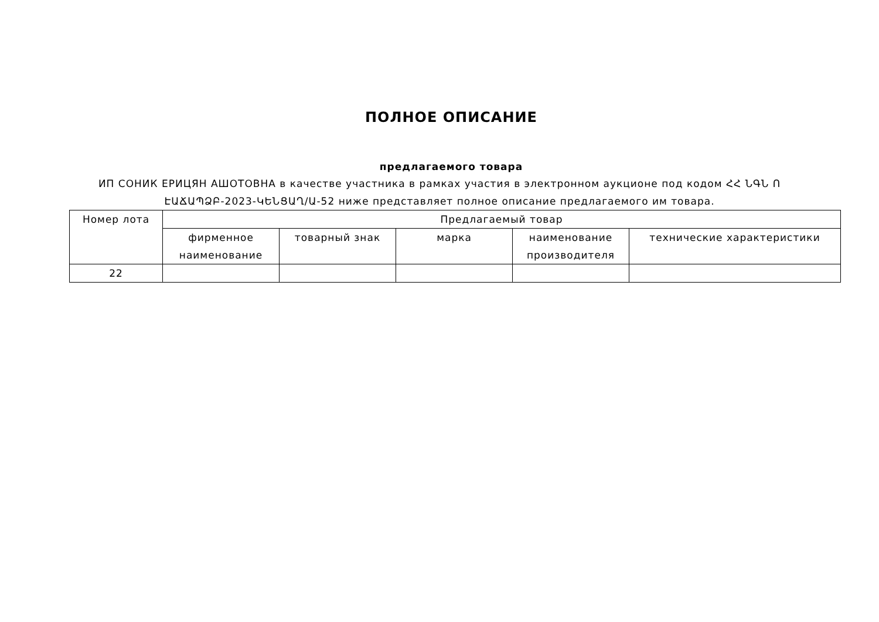ПОЛНОЕ ОПИСАНИЕ
предлагаемого товара
ИП СОНИК ЕРИЦЯН АШОТОВНА в качестве участника в рамках участия в электронном аукционе под кодом ՀՀ ՆԳՆ Ո ԷԱՃԱՊՁԲ-2023-ԿԵՆՑԱՂ/Ա-52 ниже представляет полное описание предлагаемого им товара.
| Номер лота | Предлагаемый товар | | | | |
| --- | --- | --- | --- | --- | --- |
| | фирменное наименование | товарный знак | марка | наименование производителя | технические характеристики |
| 22 | | | | | |